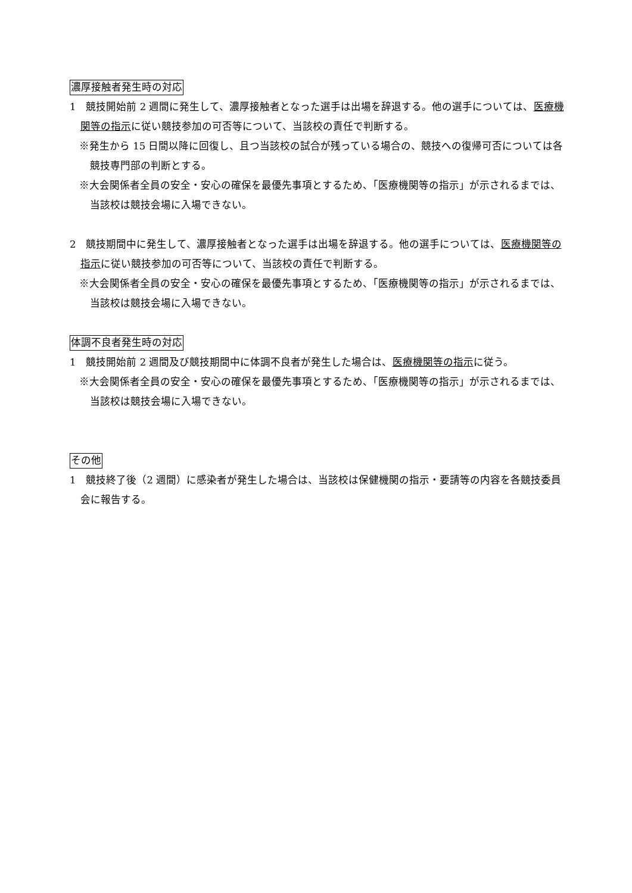濃厚接触者発生時の対応
1　競技開始前 2 週間に発生して、濃厚接触者となった選手は出場を辞退する。他の選手については、医療機関等の指示に従い競技参加の可否等について、当該校の責任で判断する。
※発生から 15 日間以降に回復し、且つ当該校の試合が残っている場合の、競技への復帰可否については各競技専門部の判断とする。
※大会関係者全員の安全・安心の確保を最優先事項とするため、「医療機関等の指示」が示されるまでは、当該校は競技会場に入場できない。
2　競技期間中に発生して、濃厚接触者となった選手は出場を辞退する。他の選手については、医療機関等の指示に従い競技参加の可否等について、当該校の責任で判断する。
※大会関係者全員の安全・安心の確保を最優先事項とするため、「医療機関等の指示」が示されるまでは、当該校は競技会場に入場できない。
体調不良者発生時の対応
1　競技開始前 2 週間及び競技期間中に体調不良者が発生した場合は、医療機関等の指示に従う。
※大会関係者全員の安全・安心の確保を最優先事項とするため、「医療機関等の指示」が示されるまでは、当該校は競技会場に入場できない。
その他
1　競技終了後（2 週間）に感染者が発生した場合は、当該校は保健機関の指示・要請等の内容を各競技委員会に報告する。